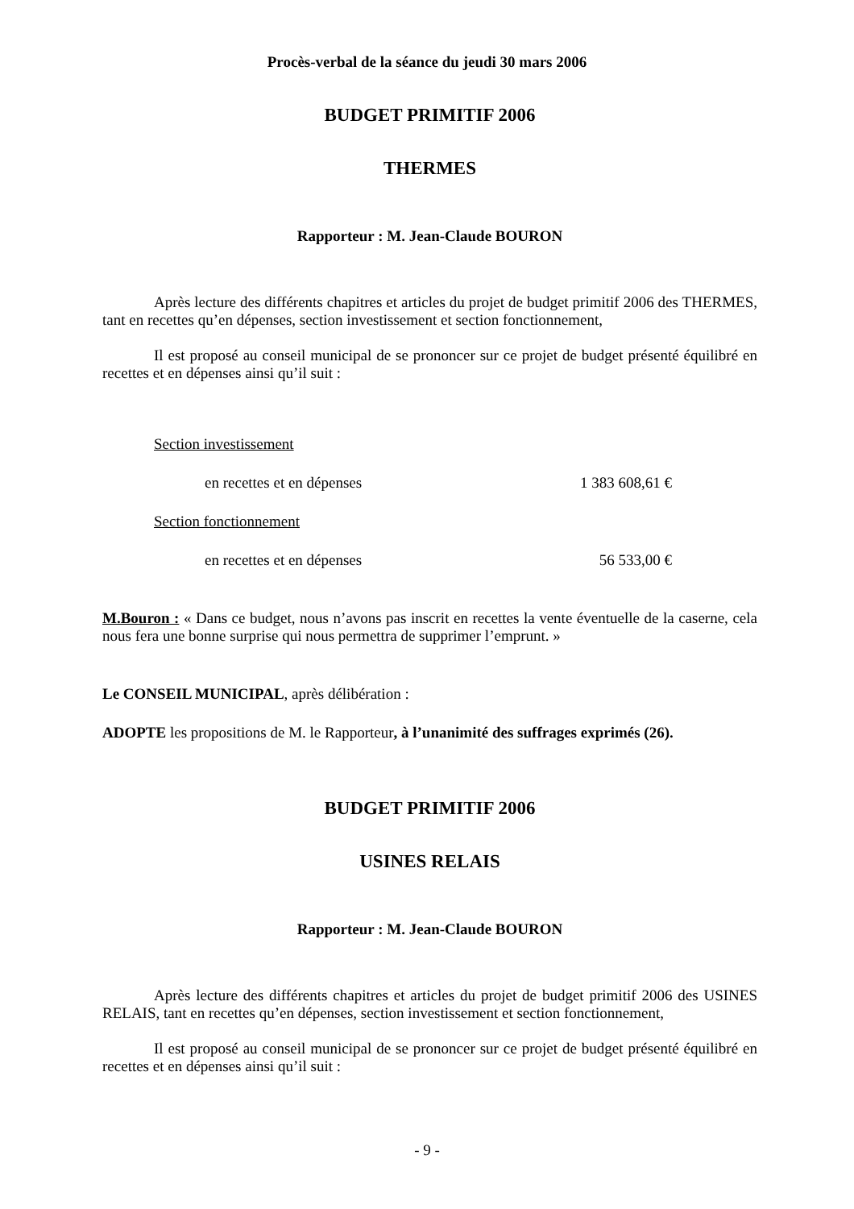Procès-verbal de la séance du jeudi 30 mars 2006
BUDGET PRIMITIF 2006
THERMES
Rapporteur : M. Jean-Claude BOURON
Après lecture des différents chapitres et articles du projet de budget primitif 2006 des THERMES, tant en recettes qu’en dépenses, section investissement et section fonctionnement,
Il est proposé au conseil municipal de se prononcer sur ce projet de budget présenté équilibré en recettes et en dépenses ainsi qu’il suit :
Section investissement
en recettes et en dépenses 1 383 608,61 €
Section fonctionnement
en recettes et en dépenses 56 533,00 €
M.Bouron : « Dans ce budget, nous n’avons pas inscrit en recettes la vente éventuelle de la caserne, cela nous fera une bonne surprise qui nous permettra de supprimer l’emprunt. »
Le CONSEIL MUNICIPAL, après délibération :
ADOPTE les propositions de M. le Rapporteur, à l’unanimité des suffrages exprimés (26).
BUDGET PRIMITIF 2006
USINES RELAIS
Rapporteur : M. Jean-Claude BOURON
Après lecture des différents chapitres et articles du projet de budget primitif 2006 des USINES RELAIS, tant en recettes qu’en dépenses, section investissement et section fonctionnement,
Il est proposé au conseil municipal de se prononcer sur ce projet de budget présenté équilibré en recettes et en dépenses ainsi qu’il suit :
- 9 -